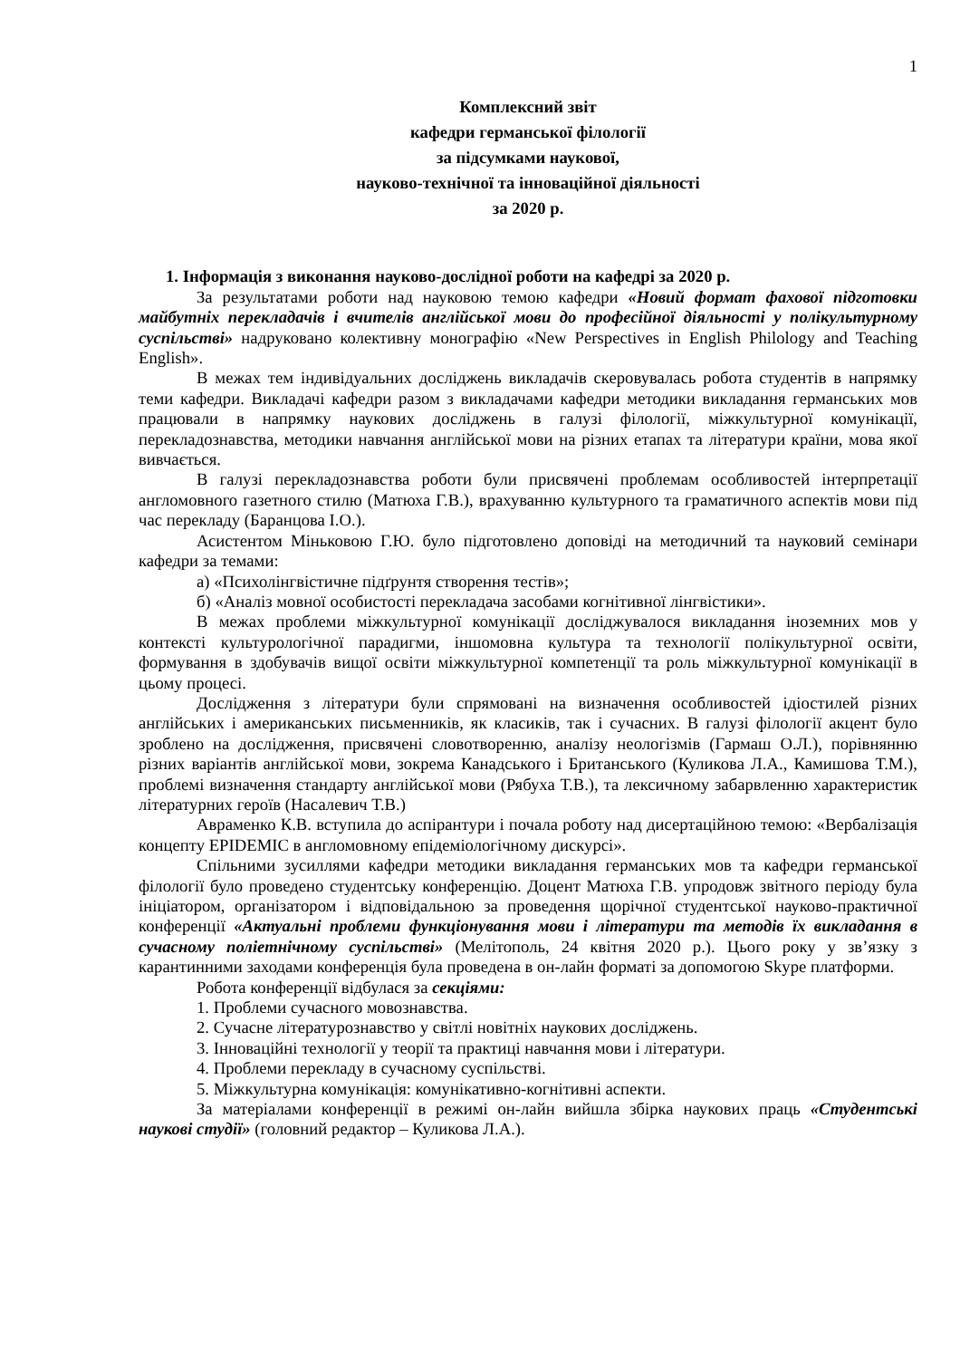1
Комплексний звіт
кафедри германської філології
за підсумками наукової,
науково-технічної та інноваційної діяльності
за 2020 р.
1. Інформація з виконання науково-дослідної роботи на кафедрі за 2020 р.
За результатами роботи над науковою темою кафедри «Новий формат фахової підготовки майбутніх перекладачів і вчителів англійської мови до професійної діяльності у полікультурному суспільстві» надруковано колективну монографію «New Perspectives in English Philology and Teaching English».
В межах тем індивідуальних досліджень викладачів скеровувалась робота студентів в напрямку теми кафедри. Викладачі кафедри разом з викладачами кафедри методики викладання германських мов працювали в напрямку наукових досліджень в галузі філології, міжкультурної комунікації, перекладознавства, методики навчання англійської мови на різних етапах та літератури країни, мова якої вивчається.
В галузі перекладознавства роботи були присвячені проблемам особливостей інтерпретації англомовного газетного стилю (Матюха Г.В.), врахуванню культурного та граматичного аспектів мови під час перекладу (Баранцова І.О.).
Асистентом Міньковою Г.Ю. було підготовлено доповіді на методичний та науковий семінари кафедри за темами:
а) «Психолінгвістичне підґрунтя створення тестів»;
б) «Аналіз мовної особистості перекладача засобами когнітивної лінгвістики».
В межах проблеми міжкультурної комунікації досліджувалося викладання іноземних мов у контексті культурологічної парадигми, іншомовна культура та технології полікультурної освіти, формування в здобувачів вищої освіти міжкультурної компетенції та роль міжкультурної комунікації в цьому процесі.
Дослідження з літератури були спрямовані на визначення особливостей ідіостилей різних англійських і американських письменників, як класиків, так і сучасних. В галузі філології акцент було зроблено на дослідження, присвячені словотворенню, аналізу неологізмів (Гармаш О.Л.), порівнянню різних варіантів англійської мови, зокрема Канадського і Британського (Куликова Л.А., Камишова Т.М.), проблемі визначення стандарту англійської мови (Рябуха Т.В.), та лексичному забарвленню характеристик літературних героїв (Насалевич Т.В.)
Авраменко К.В. вступила до аспірантури і почала роботу над дисертаційною темою: «Вербалізація концепту EPIDEMIC в англомовному епідеміологічному дискурсі».
Спільними зусиллями кафедри методики викладання германських мов та кафедри германської філології було проведено студентську конференцію. Доцент Матюха Г.В. упродовж звітного періоду була ініціатором, організатором і відповідальною за проведення щорічної студентської науково-практичної конференції «Актуальні проблеми функціонування мови і літератури та методів їх викладання в сучасному поліетнічному суспільстві» (Мелітополь, 24 квітня 2020 р.). Цього року у зв’язку з карантинними заходами конференція була проведена в он-лайн форматі за допомогою Skype платформи.
Робота конференції відбулася за секціями:
1. Проблеми сучасного мовознавства.
2. Сучасне літературознавство у світлі новітніх наукових досліджень.
3. Інноваційні технології у теорії та практиці навчання мови і літератури.
4. Проблеми перекладу в сучасному суспільстві.
5. Міжкультурна комунікація: комунікативно-когнітивні аспекти.
За матеріалами конференції в режимі он-лайн вийшла збірка наукових праць «Студентські наукові студії» (головний редактор – Куликова Л.А.).